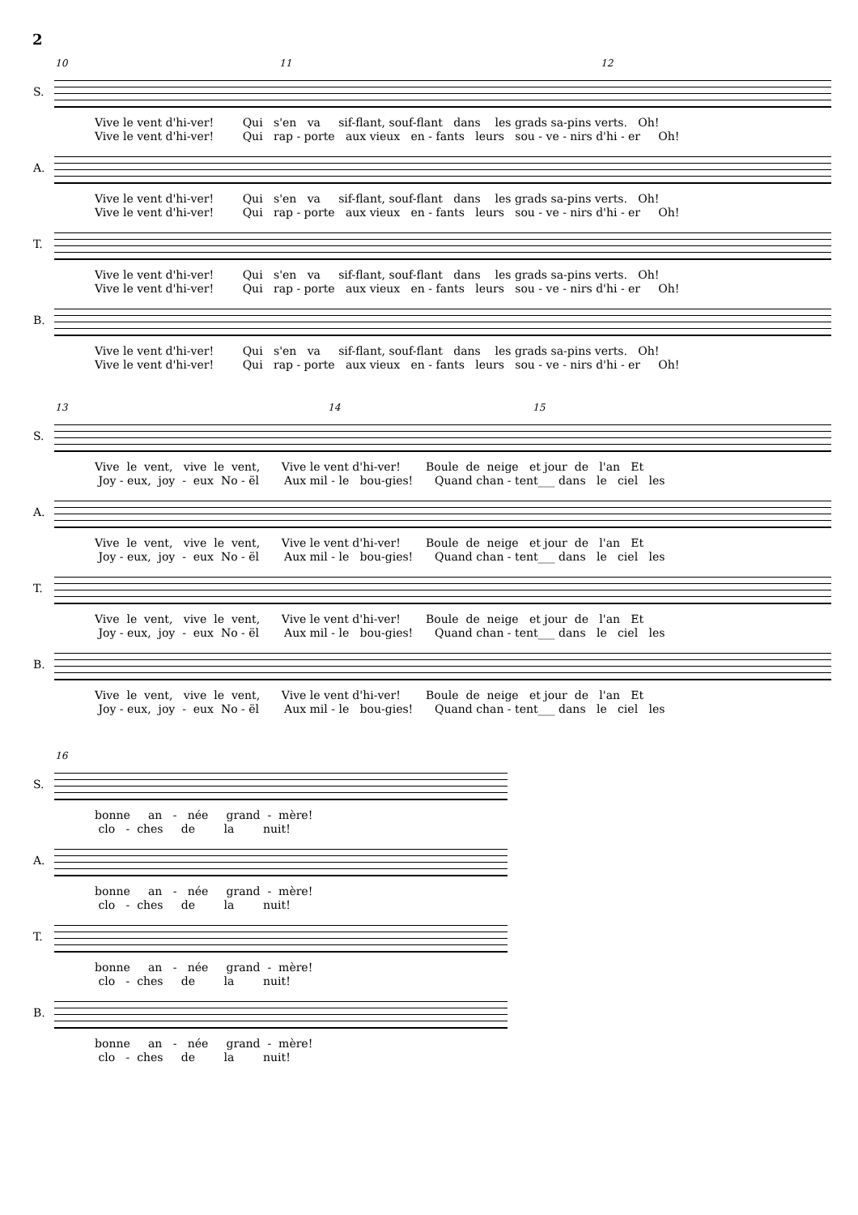2
10 11 12
S.
Vive le vent d'hi-ver! Qui s'en va sif-flant, souf-flant dans les grads sa-pins verts. Oh! Vive le vent d'hi-ver! Qui rap - porte aux vieux en - fants leurs sou - ve - nirs d'hi - er Oh!
A.
Vive le vent d'hi-ver! Qui s'en va sif-flant, souf-flant dans les grads sa-pins verts. Oh! Vive le vent d'hi-ver! Qui rap - porte aux vieux en - fants leurs sou - ve - nirs d'hi - er Oh!
T.
Vive le vent d'hi-ver! Qui s'en va sif-flant, souf-flant dans les grads sa-pins verts. Oh! Vive le vent d'hi-ver! Qui rap - porte aux vieux en - fants leurs sou - ve - nirs d'hi - er Oh!
B.
Vive le vent d'hi-ver! Qui s'en va sif-flant, souf-flant dans les grads sa-pins verts. Oh! Vive le vent d'hi-ver! Qui rap - porte aux vieux en - fants leurs sou - ve - nirs d'hi - er Oh!
13 14 15
S.
Vive le vent, vive le vent, Vive le vent d'hi-ver! Boule de neige et jour de l'an Et Joy - eux, joy - eux No - ël Aux mil - le bou-gies! Quand chan - tent___ dans le ciel les
A.
Vive le vent, vive le vent, Vive le vent d'hi-ver! Boule de neige et jour de l'an Et Joy - eux, joy - eux No - ël Aux mil - le bou-gies! Quand chan - tent___ dans le ciel les
T.
Vive le vent, vive le vent, Vive le vent d'hi-ver! Boule de neige et jour de l'an Et Joy - eux, joy - eux No - ël Aux mil - le bou-gies! Quand chan - tent___ dans le ciel les
B.
Vive le vent, vive le vent, Vive le vent d'hi-ver! Boule de neige et jour de l'an Et Joy - eux, joy - eux No - ël Aux mil - le bou-gies! Quand chan - tent___ dans le ciel les
16
S.
bonne an - née grand - mère! clo - ches de la nuit!
A.
bonne an - née grand - mère! clo - ches de la nuit!
T.
bonne an - née grand - mère! clo - ches de la nuit!
B.
bonne an - née grand - mère! clo - ches de la nuit!